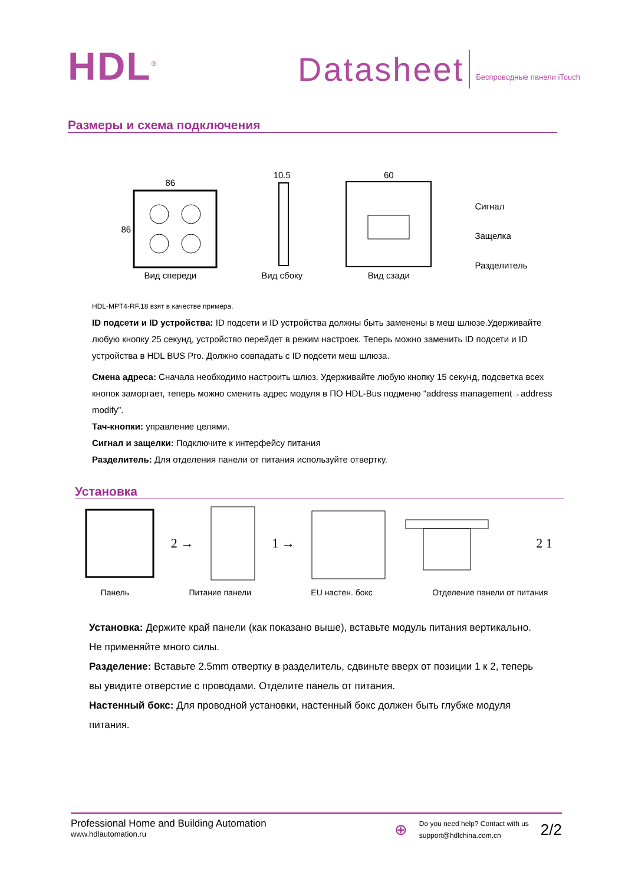HDL<sup>®</sup>
Datasheet
Беспроводные панели iTouch
Размеры и схема подключения
86
86
Вид спереди
10.5
Вид сбоку
60
Вид сзади
Сигнал
Защелка
Разделитель
HDL-MPT4-RF.18 взят в качестве примера.
ID подсети и ID устройства: ID подсети и ID устройства должны быть заменены в меш шлюзе.Удерживайте любую кнопку 25 секунд, устройство перейдет в режим настроек. Теперь можно заменить ID подсети и ID устройства в HDL BUS Pro. Должно совпадать с ID подсети меш шлюза.
Смена адреса: Сначала необходимо настроить шлюз. Удерживайте любую кнопку 15 секунд, подсветка всех кнопок заморгает, теперь можно сменить адрес модуля в ПО HDL-Bus подменю “address management→address modify”.
Тач-кнопки: управление целями.
Сигнал и защелки: Подключите к интерфейсу питания
Разделитель: Для отделения панели от питания используйте отвертку.
Установка
2 → 1 → 2 1
Панель Питание панели EU настен. бокс Отделение панели от питания
Установка: Держите край панели (как показано выше), вставьте модуль питания вертикально. Не применяйте много силы.
Разделение: Вставьте 2.5mm отвертку в разделитель, сдвиньте вверх от позиции 1 к 2, теперь вы увидите отверстие с проводами. Отделите панель от питания.
Настенный бокс: Для проводной установки, настенный бокс должен быть глубже модуля питания.
Professional Home and Building Automation
www.hdlautomation.ru
⊕
Do you need help? Contact with us
support@hdlchina.com.cn
2/2